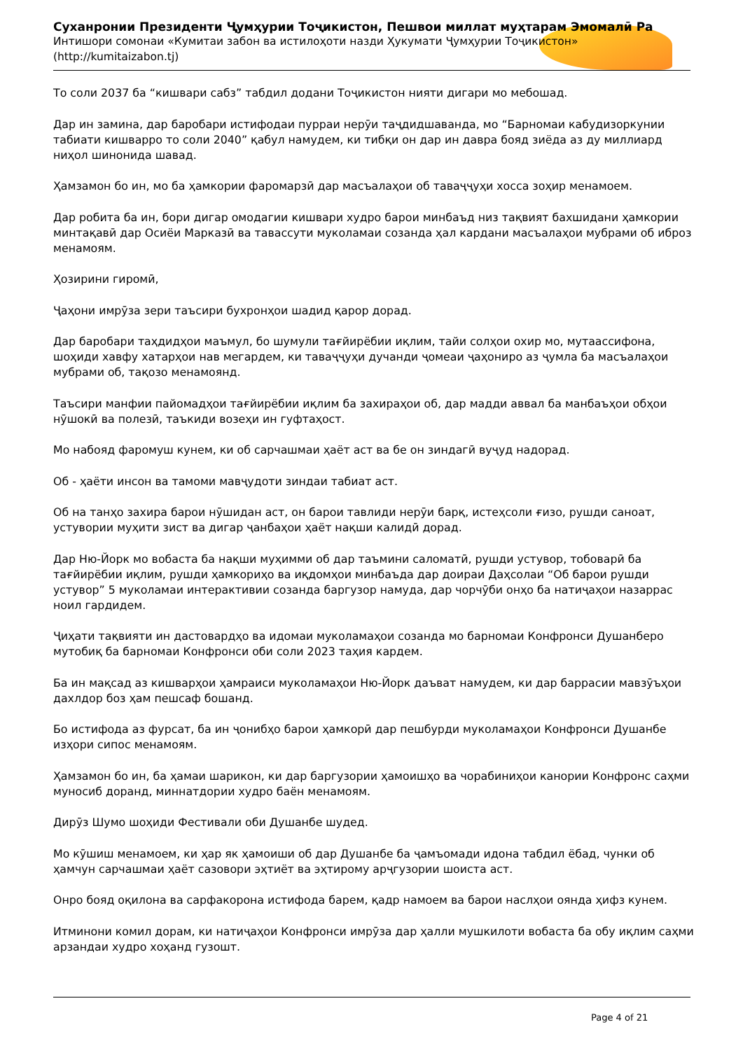Суханронии Президенти Ҷумҳурии Тоҷикистон, Пешвои миллат муҳтарам Эмомалӣ Ра
Интишори сомонаи «Кумитаи забон ва истилоҳоти назди Ҳукумати Ҷумҳурии Тоҷикистон» (http://kumitaizabon.tj)
То соли 2037 ба “кишвари сабз” табдил додани Тоҷикистон нияти дигари мо мебошад.
Дар ин замина, дар баробари истифодаи пурраи нерӯи таҷдидшаванда, мо “Барномаи кабудизоркунии табиати кишварро то соли 2040” қабул намудем, ки тибқи он дар ин давра бояд зиёда аз ду миллиард ниҳол шинонида шавад.
Ҳамзамон бо ин, мо ба ҳамкории фаромарзӣ дар масъалаҳои об таваҷҷуҳи хосса зоҳир менамоем.
Дар робита ба ин, бори дигар омодагии кишвари худро барои минбаъд низ тақвият бахшидани ҳамкории минтақавӣ дар Осиёи Марказӣ ва тавассути муколамаи созанда ҳал кардани масъалаҳои мубрами об иброз менамоям.
Ҳозирини гиромӣ,
Ҷаҳони имрӯза зери таъсири бухронҳои шадид қарор дорад.
Дар баробари таҳдидҳои маъмул, бо шумули тағйирёбии иқлим, тайи солҳои охир мо, мутаассифона, шоҳиди хавфу хатарҳои нав мегардем, ки таваҷҷуҳи дучанди ҷомеаи ҷаҳониро аз ҷумла ба масъалаҳои мубрами об, тақозо менамоянд.
Таъсири манфии пайомадҳои тағйирёбии иқлим ба захираҳои об, дар мадди аввал ба манбаъҳои обҳои нӯшокӣ ва полезӣ, таъкиди возеҳи ин гуфтаҳост.
Мо набояд фаромуш кунем, ки об сарчашмаи ҳаёт аст ва бе он зиндагӣ вуҷуд надорад.
Об - ҳаёти инсон ва тамоми мавҷудоти зиндаи табиат аст.
Об на танҳо захира барои нӯшидан аст, он барои тавлиди нерӯи барқ, истеҳсоли ғизо, рушди саноат, устувории муҳити зист ва дигар ҷанбаҳои ҳаёт нақши калидӣ дорад.
Дар Ню-Йорк мо вобаста ба нақши муҳимми об дар таъмини саломатӣ, рушди устувор, тобоварӣ ба тағйирёбии иқлим, рушди ҳамкориҳо ва иқдомҳои минбаъда дар доираи Даҳсолаи “Об барои рушди устувор” 5 муколамаи интерактивии созанда баргузор намуда, дар чорчӯби онҳо ба натиҷаҳои назаррас ноил гардидем.
Ҷиҳати тақвияти ин дастовардҳо ва идомаи муколамаҳои созанда мо барномаи Конфронси Душанберо мутобиқ ба барномаи Конфронси оби соли 2023 таҳия кардем.
Ба ин мақсад аз кишварҳои ҳамраиси муколамаҳои Ню-Йорк даъват намудем, ки дар баррасии мавзӯъҳои дахлдор боз ҳам пешсаф бошанд.
Бо истифода аз фурсат, ба ин ҷонибҳо барои ҳамкорӣ дар пешбурди муколамаҳои Конфронси Душанбе изҳори сипос менамоям.
Ҳамзамон бо ин, ба ҳамаи шарикон, ки дар баргузории ҳамоишҳо ва чорабиниҳои канории Конфронс саҳми муносиб доранд, миннатдории худро баён менамоям.
Дирӯз Шумо шоҳиди Фестивали оби Душанбе шудед.
Мо кӯшиш менамоем, ки ҳар як ҳамоиши об дар Душанбе ба ҷамъомади идона табдил ёбад, чунки об ҳамчун сарчашмаи ҳаёт сазовори эҳтиёт ва эҳтирому арҷгузории шоиста аст.
Онро бояд оқилона ва сарфакорона истифода барем, қадр намоем ва барои наслҳои оянда ҳифз кунем.
Итминони комил дорам, ки натиҷаҳои Конфронси имрӯза дар ҳалли мушкилоти вобаста ба обу иқлим саҳми арзандаи худро хоҳанд гузошт.
Page 4 of 21